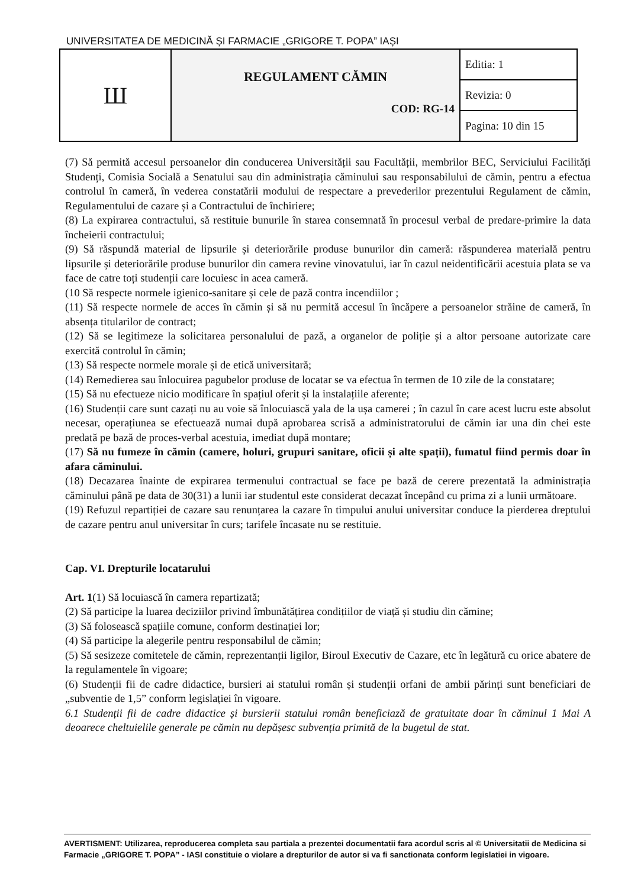UNIVERSITATEA DE MEDICINĂ ȘI FARMACIE „GRIGORE T. POPA” IAȘI
| Ш | REGULAMENT CĂMIN COD: RG-14 | Editia: 1 |
| | | Revizia: 0 |
| | | Pagina: 10 din 15 |
(7) Să permită accesul persoanelor din conducerea Universității sau Facultății, membrilor BEC, Serviciului Facilități Studenți, Comisia Socială a Senatului sau din administrația căminului sau responsabilului de cămin, pentru a efectua controlul în cameră, în vederea constatării modului de respectare a prevederilor prezentului Regulament de cămin, Regulamentului de cazare și a Contractului de închiriere;
(8) La expirarea contractului, să restituie bunurile în starea consemnată în procesul verbal de predare-primire la data încheierii contractului;
(9) Să răspundă material de lipsurile și deteriorările produse bunurilor din cameră: răspunderea materială pentru lipsurile și deteriorările produse bunurilor din camera revine vinovatului, iar în cazul neidentificării acestuia plata se va face de catre toți studenții care locuiesc in acea cameră.
(10 Să respecte normele igienico-sanitare și cele de pază contra incendiilor ;
(11) Să respecte normele de acces în cămin și să nu permită accesul în încăpere a persoanelor străine de cameră, în absența titularilor de contract;
(12) Să se legitimeze la solicitarea personalului de pază, a organelor de poliție și a altor persoane autorizate care exercită controlul în cămin;
(13) Să respecte normele morale și de etică universitară;
(14) Remedierea sau înlocuirea pagubelor produse de locatar se va efectua în termen de 10 zile de la constatare;
(15) Să nu efectueze nicio modificare în spațiul oferit și la instalațiile aferente;
(16) Studenții care sunt cazați nu au voie să înlocuiască yala de la ușa camerei ; în cazul în care acest lucru este absolut necesar, operațiunea se efectuează numai după aprobarea scrisă a administratorului de cămin iar una din chei este predată pe bază de proces-verbal acestuia, imediat după montare;
(17) Să nu fumeze în cămin (camere, holuri, grupuri sanitare, oficii și alte spații), fumatul fiind permis doar în afara căminului.
(18) Decazarea înainte de expirarea termenului contractual se face pe bază de cerere prezentată la administrația căminului până pe data de 30(31) a lunii iar studentul este considerat decazat începând cu prima zi a lunii următoare.
(19) Refuzul repartiției de cazare sau renunțarea la cazare în timpului anului universitar conduce la pierderea dreptului de cazare pentru anul universitar în curs; tarifele încasate nu se restituie.
Cap. VI. Drepturile locatarului
Art. 1(1) Să locuiască în camera repartizată;
(2) Să participe la luarea deciziilor privind îmbunătățirea condițiilor de viață și studiu din cămine;
(3) Să folosească spațiile comune, conform destinației lor;
(4) Să participe la alegerile pentru responsabilul de cămin;
(5) Să sesizeze comitetele de cămin, reprezentanții ligilor, Biroul Executiv de Cazare, etc în legătură cu orice abatere de la regulamentele în vigoare;
(6) Studenții fii de cadre didactice, bursieri ai statului român și studenții orfani de ambii părinți sunt beneficiari de „subventie de 1,5” conform legislației în vigoare.
6.1 Studenții fii de cadre didactice și bursierii statului român beneficiază de gratuitate doar în căminul 1 Mai A deoarece cheltuielile generale pe cămin nu depășesc subvenția primită de la bugetul de stat.
AVERTISMENT: Utilizarea, reproducerea completa sau partiala a prezentei documentatii fara acordul scris al © Universitatii de Medicina si Farmacie „GRIGORE T. POPA” - IASI constituie o violare a drepturilor de autor si va fi sanctionata conform legislatiei in vigoare.